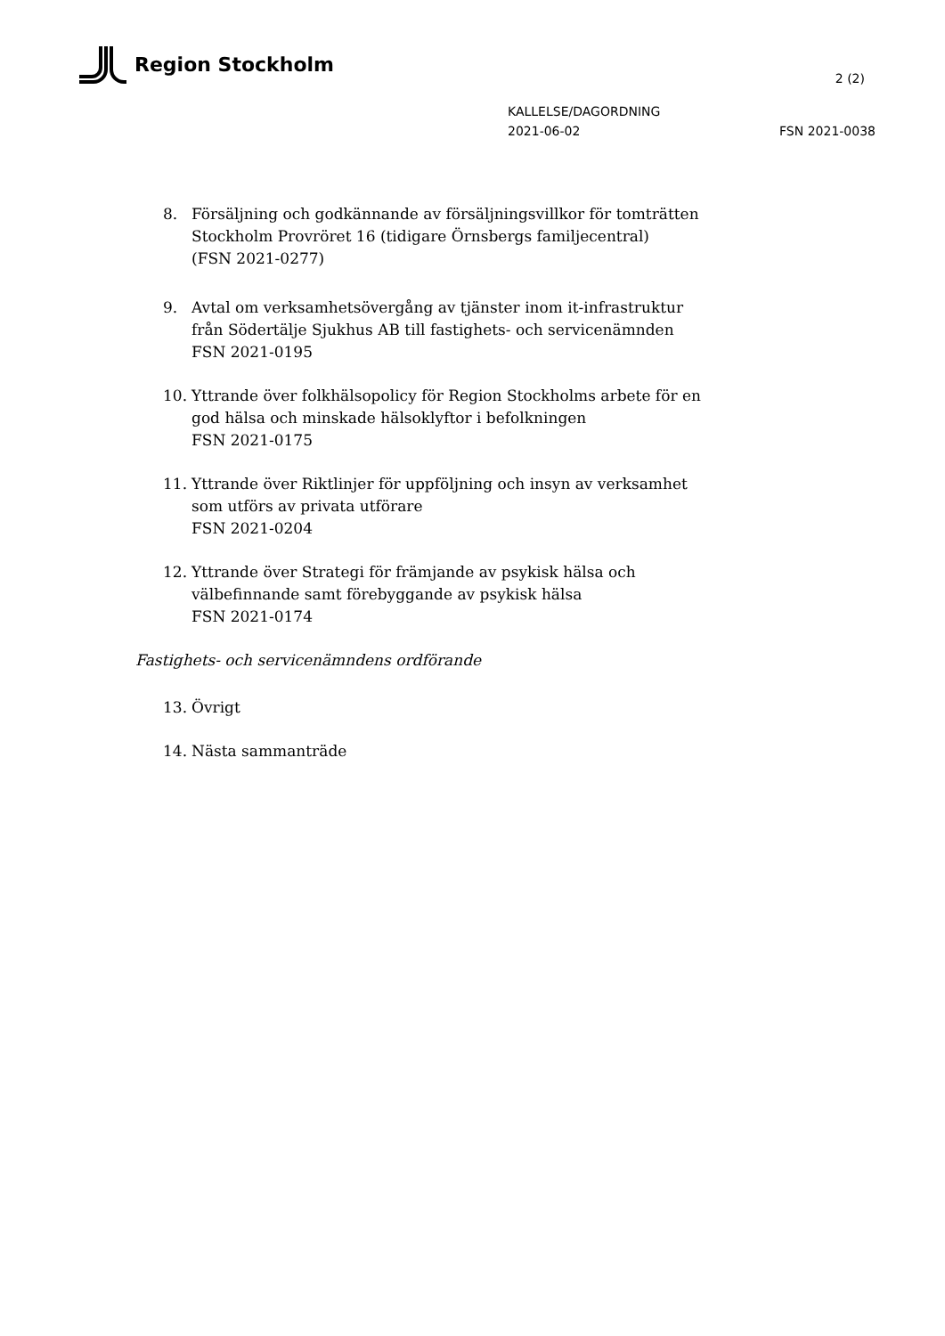Region Stockholm
2 (2)
KALLELSE/DAGORDNING
2021-06-02 FSN 2021-0038
8. Försäljning och godkännande av försäljningsvillkor för tomträtten Stockholm Provröret 16 (tidigare Örnsbergs familjecentral)
(FSN 2021-0277)
9. Avtal om verksamhetsövergång av tjänster inom it-infrastruktur från Södertälje Sjukhus AB till fastighets- och servicenämnden
FSN 2021-0195
10. Yttrande över folkhälsopolicy för Region Stockholms arbete för en god hälsa och minskade hälsoklyftor i befolkningen
FSN 2021-0175
11. Yttrande över Riktlinjer för uppföljning och insyn av verksamhet som utförs av privata utförare
FSN 2021-0204
12. Yttrande över Strategi för främjande av psykisk hälsa och välbefinnande samt förebyggande av psykisk hälsa
FSN 2021-0174
Fastighets- och servicenämndens ordförande
13. Övrigt
14. Nästa sammanträde